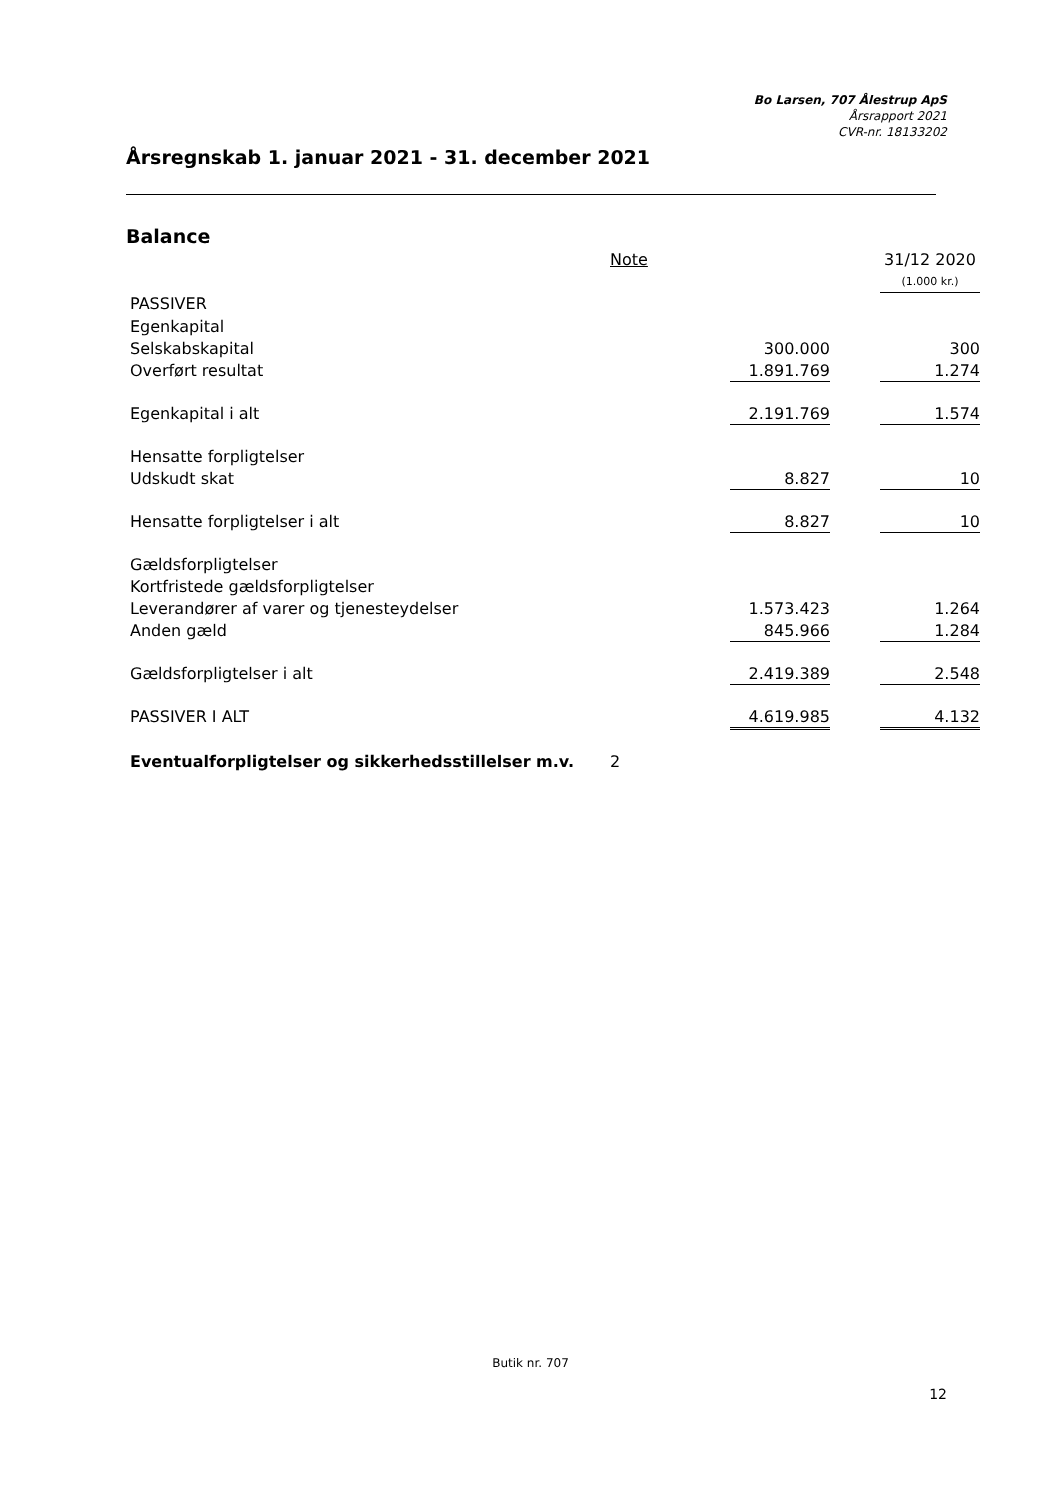Bo Larsen, 707 Ålestrup ApS
Årsrapport 2021
CVR-nr. 18133202
Årsregnskab 1. januar 2021 - 31. december 2021
Balance
| | Note | | | 31/12 2020 |
| | | | | (1.000 kr.) |
| PASSIVER | | | | |
| Egenkapital | | | | |
| Selskabskapital | | 300.000 | | 300 |
| Overført resultat | | 1.891.769 | | 1.274 |
| Egenkapital i alt | | 2.191.769 | | 1.574 |
| Hensatte forpligtelser | | | | |
| Udskudt skat | | 8.827 | | 10 |
| Hensatte forpligtelser i alt | | 8.827 | | 10 |
| Gældsforpligtelser | | | | |
| Kortfristede gældsforpligtelser | | | | |
| Leverandører af varer og tjenesteydelser | | 1.573.423 | | 1.264 |
| Anden gæld | | 845.966 | | 1.284 |
| Gældsforpligtelser i alt | | 2.419.389 | | 2.548 |
| PASSIVER I ALT | | 4.619.985 | | 4.132 |
| Eventualforpligtelser og sikkerhedsstillelser m.v. | 2 | | | |
Butik nr. 707
12